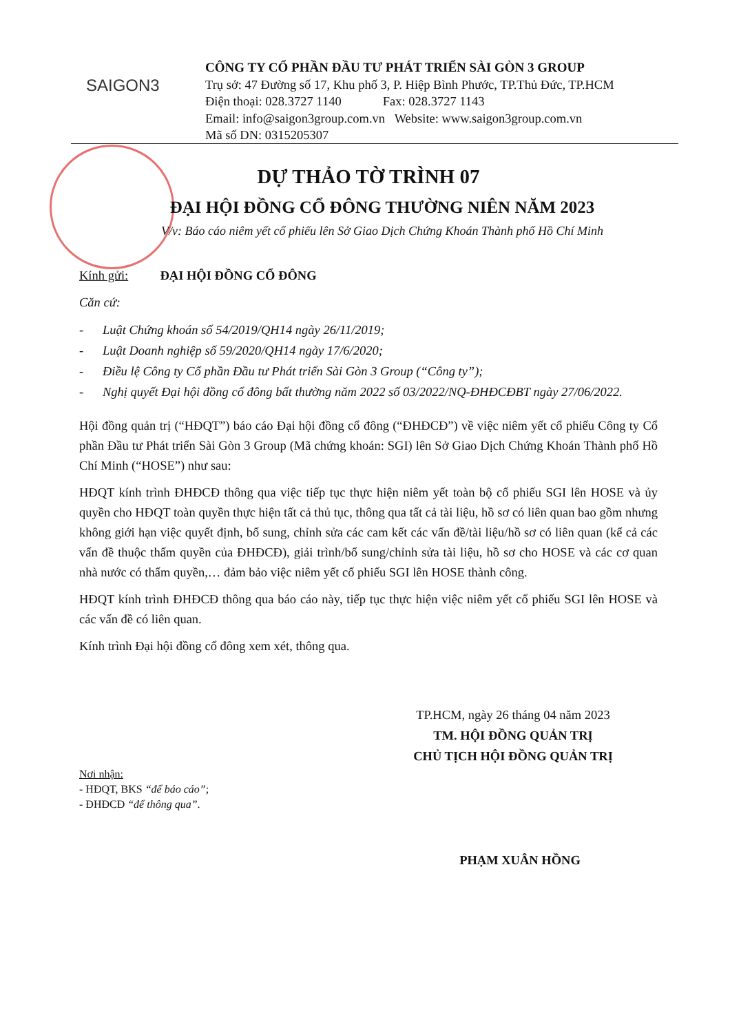SAIGON3
CÔNG TY CỔ PHẦN ĐẦU TƯ PHÁT TRIỂN SÀI GÒN 3 GROUP
Trụ sở: 47 Đường số 17, Khu phố 3, P. Hiệp Bình Phước, TP.Thủ Đức, TP.HCM
Điện thoại: 028.3727 1140 Fax: 028.3727 1143
Email: info@saigon3group.com.vn Website: www.saigon3group.com.vn
Mã số DN: 0315205307
DỰ THẢO TỜ TRÌNH 07
ĐẠI HỘI ĐỒNG CỔ ĐÔNG THƯỜNG NIÊN NĂM 2023
V/v: Báo cáo niêm yết cổ phiếu lên Sở Giao Dịch Chứng Khoán Thành phố Hồ Chí Minh
Kính gửi: ĐẠI HỘI ĐỒNG CỔ ĐÔNG
Căn cứ:
- Luật Chứng khoán số 54/2019/QH14 ngày 26/11/2019;
- Luật Doanh nghiệp số 59/2020/QH14 ngày 17/6/2020;
- Điều lệ Công ty Cổ phần Đầu tư Phát triển Sài Gòn 3 Group (“Công ty”);
- Nghị quyết Đại hội đồng cổ đông bất thường năm 2022 số 03/2022/NQ-ĐHĐCĐBT ngày 27/06/2022.
Hội đồng quản trị (“HĐQT”) báo cáo Đại hội đồng cổ đông (“ĐHĐCĐ”) về việc niêm yết cổ phiếu Công ty Cổ phần Đầu tư Phát triển Sài Gòn 3 Group (Mã chứng khoán: SGI) lên Sở Giao Dịch Chứng Khoán Thành phố Hồ Chí Minh (“HOSE”) như sau:
HĐQT kính trình ĐHĐCĐ thông qua việc tiếp tục thực hiện niêm yết toàn bộ cổ phiếu SGI lên HOSE và ủy quyền cho HĐQT toàn quyền thực hiện tất cả thủ tục, thông qua tất cả tài liệu, hồ sơ có liên quan bao gồm nhưng không giới hạn việc quyết định, bổ sung, chỉnh sửa các cam kết các vấn đề/tài liệu/hồ sơ có liên quan (kể cả các vấn đề thuộc thẩm quyền của ĐHĐCĐ), giải trình/bổ sung/chỉnh sửa tài liệu, hồ sơ cho HOSE và các cơ quan nhà nước có thẩm quyền,… đảm bảo việc niêm yết cổ phiếu SGI lên HOSE thành công.
HĐQT kính trình ĐHĐCĐ thông qua báo cáo này, tiếp tục thực hiện việc niêm yết cổ phiếu SGI lên HOSE và các vấn đề có liên quan.
Kính trình Đại hội đồng cổ đông xem xét, thông qua.
TP.HCM, ngày 26 tháng 04 năm 2023
TM. HỘI ĐỒNG QUẢN TRỊ
CHỦ TỊCH HỘI ĐỒNG QUẢN TRỊ
Nơi nhận:
- HĐQT, BKS “để báo cáo”;
- ĐHĐCĐ “để thông qua”.
PHẠM XUÂN HỒNG